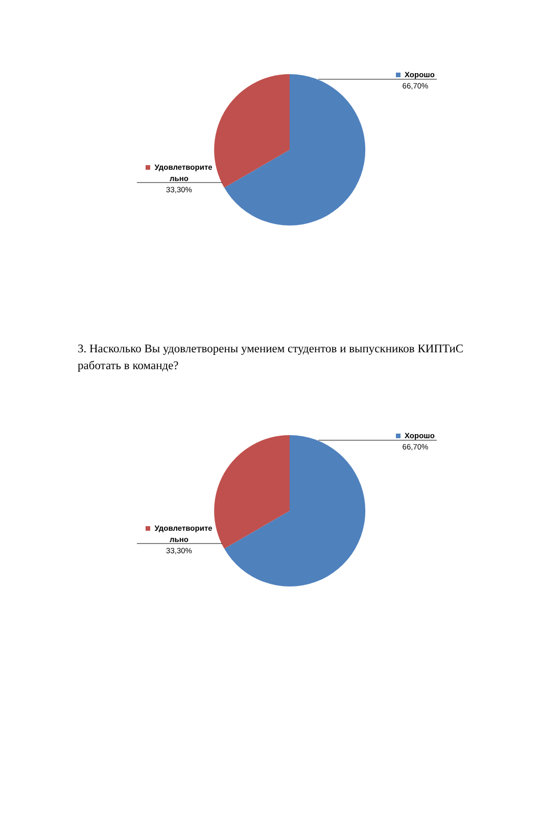Хорошо
66,70%
Удовлетворите льно
33,30%
3. Насколько Вы удовлетворены умением студентов и выпускников КИПТиС работать в команде?
Хорошо
66,70%
Удовлетворите льно
33,30%